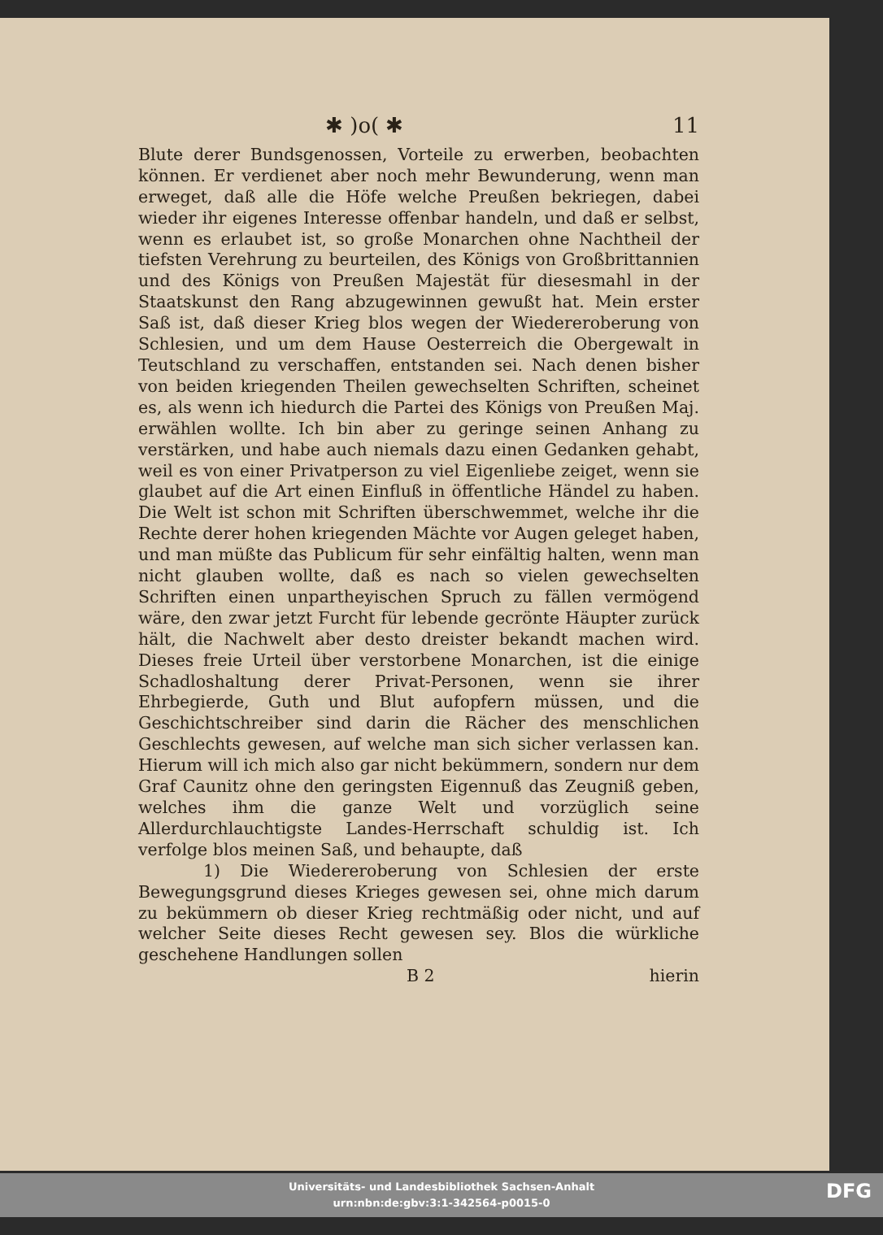✱ )o( ✱ 11
Blute derer Bundsgenossen, Vorteile zu erwerben, beobachten können. Er verdienet aber noch mehr Bewunderung, wenn man erweget, daß alle die Höfe welche Preußen bekriegen, dabei wieder ihr eigenes Interesse offenbar handeln, und daß er selbst, wenn es erlaubet ist, so große Monarchen ohne Nachtheil der tiefsten Verehrung zu beurteilen, des Königs von Großbrittannien und des Königs von Preußen Majestät für diesesmahl in der Staatskunst den Rang abzugewinnen gewußt hat. Mein erster Saß ist, daß dieser Krieg blos wegen der Wiedereroberung von Schlesien, und um dem Hause Oesterreich die Obergewalt in Teutschland zu verschaffen, entstanden sei. Nach denen bisher von beiden kriegenden Theilen gewechselten Schriften, scheinet es, als wenn ich hiedurch die Partei des Königs von Preußen Maj. erwählen wollte. Ich bin aber zu geringe seinen Anhang zu verstärken, und habe auch niemals dazu einen Gedanken gehabt, weil es von einer Privatperson zu viel Eigenliebe zeiget, wenn sie glaubet auf die Art einen Einfluß in öffentliche Händel zu haben. Die Welt ist schon mit Schriften überschwemmet, welche ihr die Rechte derer hohen kriegenden Mächte vor Augen geleget haben, und man müßte das Publicum für sehr einfältig halten, wenn man nicht glauben wollte, daß es nach so vielen gewechselten Schriften einen unpartheyischen Spruch zu fällen vermögend wäre, den zwar jetzt Furcht für lebende gecrönte Häupter zurück hält, die Nachwelt aber desto dreister bekandt machen wird. Dieses freie Urteil über verstorbene Monarchen, ist die einige Schadloshaltung derer Privat-Personen, wenn sie ihrer Ehrbegierde, Guth und Blut aufopfern müssen, und die Geschichtschreiber sind darin die Rächer des menschlichen Geschlechts gewesen, auf welche man sich sicher verlassen kan. Hierum will ich mich also gar nicht bekümmern, sondern nur dem Graf Caunitz ohne den geringsten Eigennuß das Zeugniß geben, welches ihm die ganze Welt und vorzüglich seine Allerdurchlauchtigste Landes-Herrschaft schuldig ist. Ich verfolge blos meinen Saß, und behaupte, daß
1) Die Wiedereroberung von Schlesien der erste Bewegungsgrund dieses Krieges gewesen sei, ohne mich darum zu bekümmern ob dieser Krieg rechtmäßig oder nicht, und auf welcher Seite dieses Recht gewesen sey. Blos die würkliche geschehene Handlungen sollen
B 2 hierin
Universitäts- und Landesbibliothek Sachsen-Anhalt
urn:nbn:de:gbv:3:1-342564-p0015-0
DFG